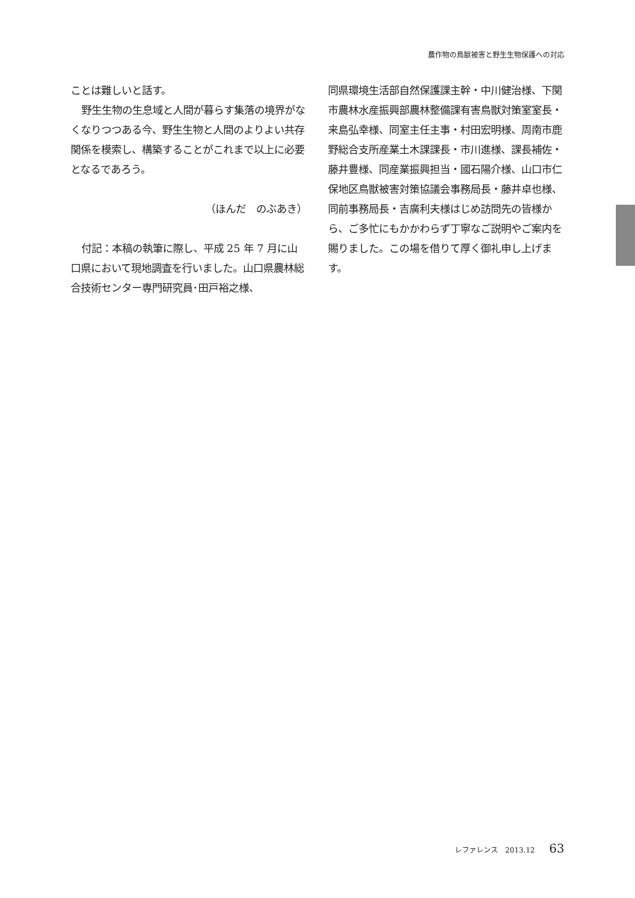農作物の鳥獣被害と野生生物保護への対応
ことは難しいと話す。
野生生物の生息域と人間が暮らす集落の境界がなくなりつつある今、野生生物と人間のよりよい共存関係を模索し、構築することがこれまで以上に必要となるであろう。
（ほんだ　のぶあき）
付記：本稿の執筆に際し、平成 25 年 7 月に山口県において現地調査を行いました。山口県農林総合技術センター専門研究員･田戸裕之様、
同県環境生活部自然保護課主幹・中川健治様、下関市農林水産振興部農林整備課有害鳥獣対策室室長・来島弘幸様、同室主任主事・村田宏明様、周南市鹿野総合支所産業土木課課長・市川進様、課長補佐・藤井豊様、同産業振興担当・國石陽介様、山口市仁保地区鳥獣被害対策協議会事務局長・藤井卓也様、同前事務局長・吉廣利夫様はじめ訪問先の皆様から、ご多忙にもかかわらず丁寧なご説明やご案内を賜りました。この場を借りて厚く御礼申し上げます。
レファレンス　2013.12 63